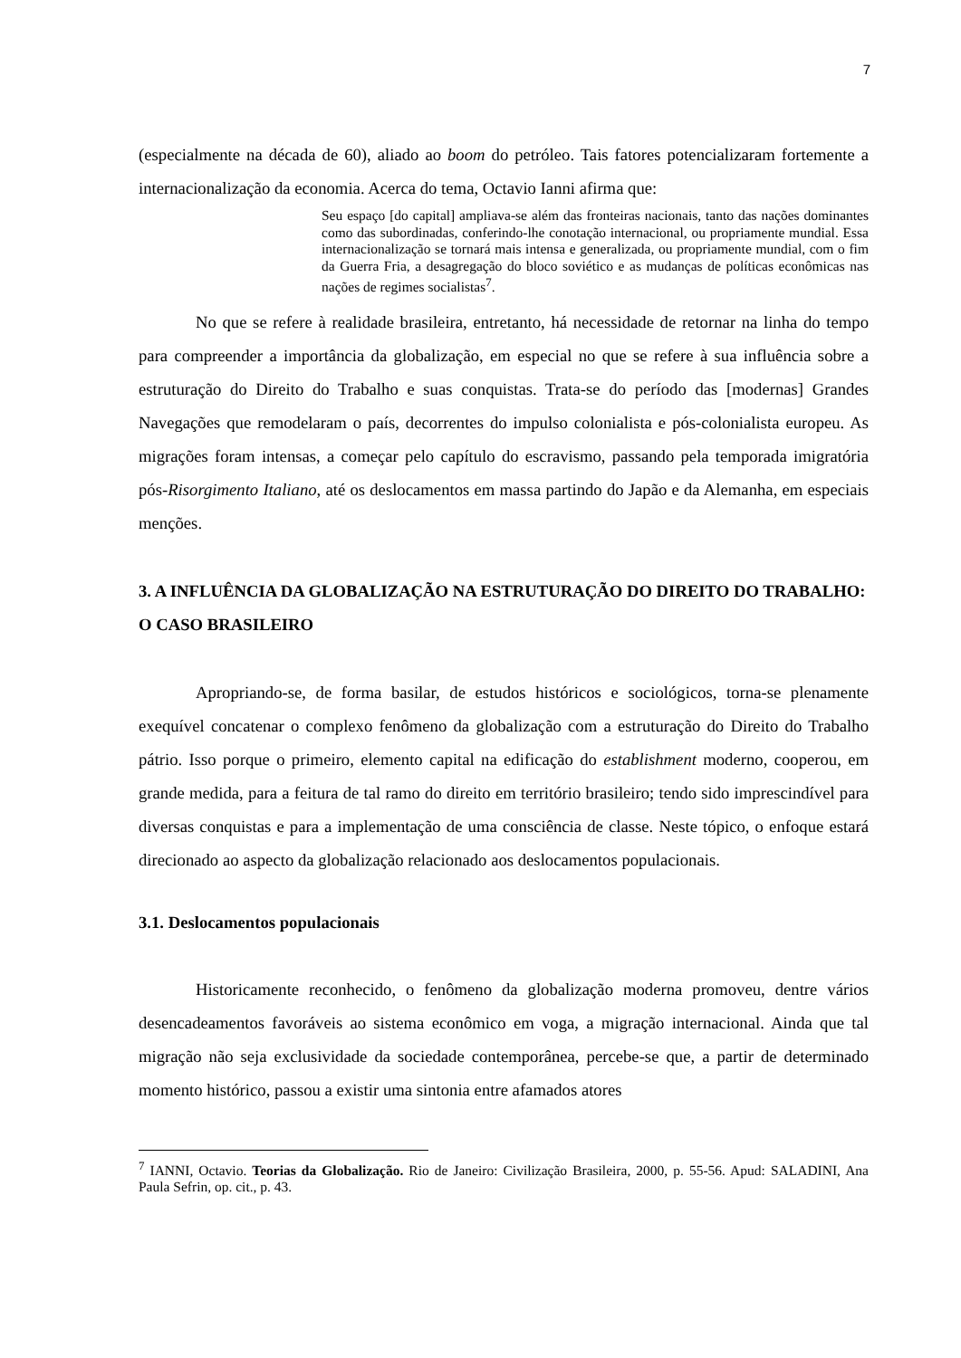7
(especialmente na década de 60), aliado ao boom do petróleo. Tais fatores potencializaram fortemente a internacionalização da economia. Acerca do tema, Octavio Ianni afirma que:
Seu espaço [do capital] ampliava-se além das fronteiras nacionais, tanto das nações dominantes como das subordinadas, conferindo-lhe conotação internacional, ou propriamente mundial. Essa internacionalização se tornará mais intensa e generalizada, ou propriamente mundial, com o fim da Guerra Fria, a desagregação do bloco soviético e as mudanças de políticas econômicas nas nações de regimes socialistas<sup>7</sup>.
No que se refere à realidade brasileira, entretanto, há necessidade de retornar na linha do tempo para compreender a importância da globalização, em especial no que se refere à sua influência sobre a estruturação do Direito do Trabalho e suas conquistas. Trata-se do período das [modernas] Grandes Navegações que remodelaram o país, decorrentes do impulso colonialista e pós-colonialista europeu. As migrações foram intensas, a começar pelo capítulo do escravismo, passando pela temporada imigratória pós-Risorgimento Italiano, até os deslocamentos em massa partindo do Japão e da Alemanha, em especiais menções.
3. A INFLUÊNCIA DA GLOBALIZAÇÃO NA ESTRUTURAÇÃO DO DIREITO DO TRABALHO: O CASO BRASILEIRO
Apropriando-se, de forma basilar, de estudos históricos e sociológicos, torna-se plenamente exequível concatenar o complexo fenômeno da globalização com a estruturação do Direito do Trabalho pátrio. Isso porque o primeiro, elemento capital na edificação do establishment moderno, cooperou, em grande medida, para a feitura de tal ramo do direito em território brasileiro; tendo sido imprescindível para diversas conquistas e para a implementação de uma consciência de classe. Neste tópico, o enfoque estará direcionado ao aspecto da globalização relacionado aos deslocamentos populacionais.
3.1. Deslocamentos populacionais
Historicamente reconhecido, o fenômeno da globalização moderna promoveu, dentre vários desencadeamentos favoráveis ao sistema econômico em voga, a migração internacional. Ainda que tal migração não seja exclusividade da sociedade contemporânea, percebe-se que, a partir de determinado momento histórico, passou a existir uma sintonia entre afamados atores
<sup>7</sup> IANNI, Octavio. Teorias da Globalização. Rio de Janeiro: Civilização Brasileira, 2000, p. 55-56. Apud: SALADINI, Ana Paula Sefrin, op. cit., p. 43.